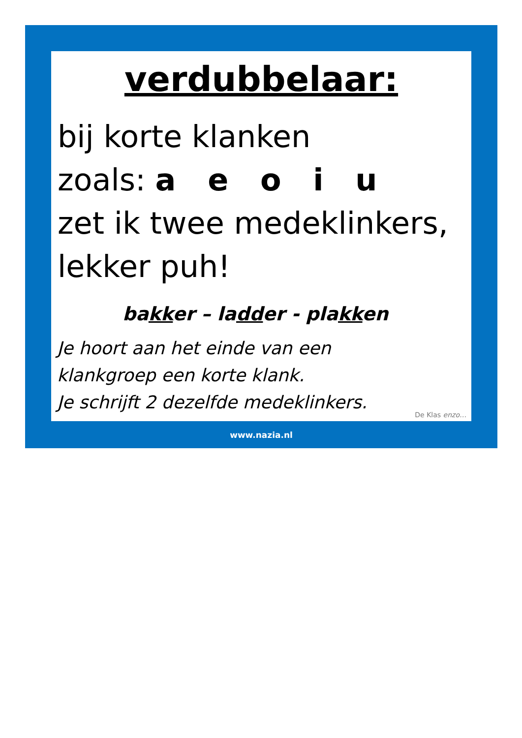verdubbelaar:
bij korte klanken
zoals: a e o i u
zet ik twee medeklinkers,
lekker puh!
bakker – ladder - plakken
Je hoort aan het einde van een
klankgroep een korte klank.
Je schrijft 2 dezelfde medeklinkers.
De Klas enzo…
www.nazia.nl